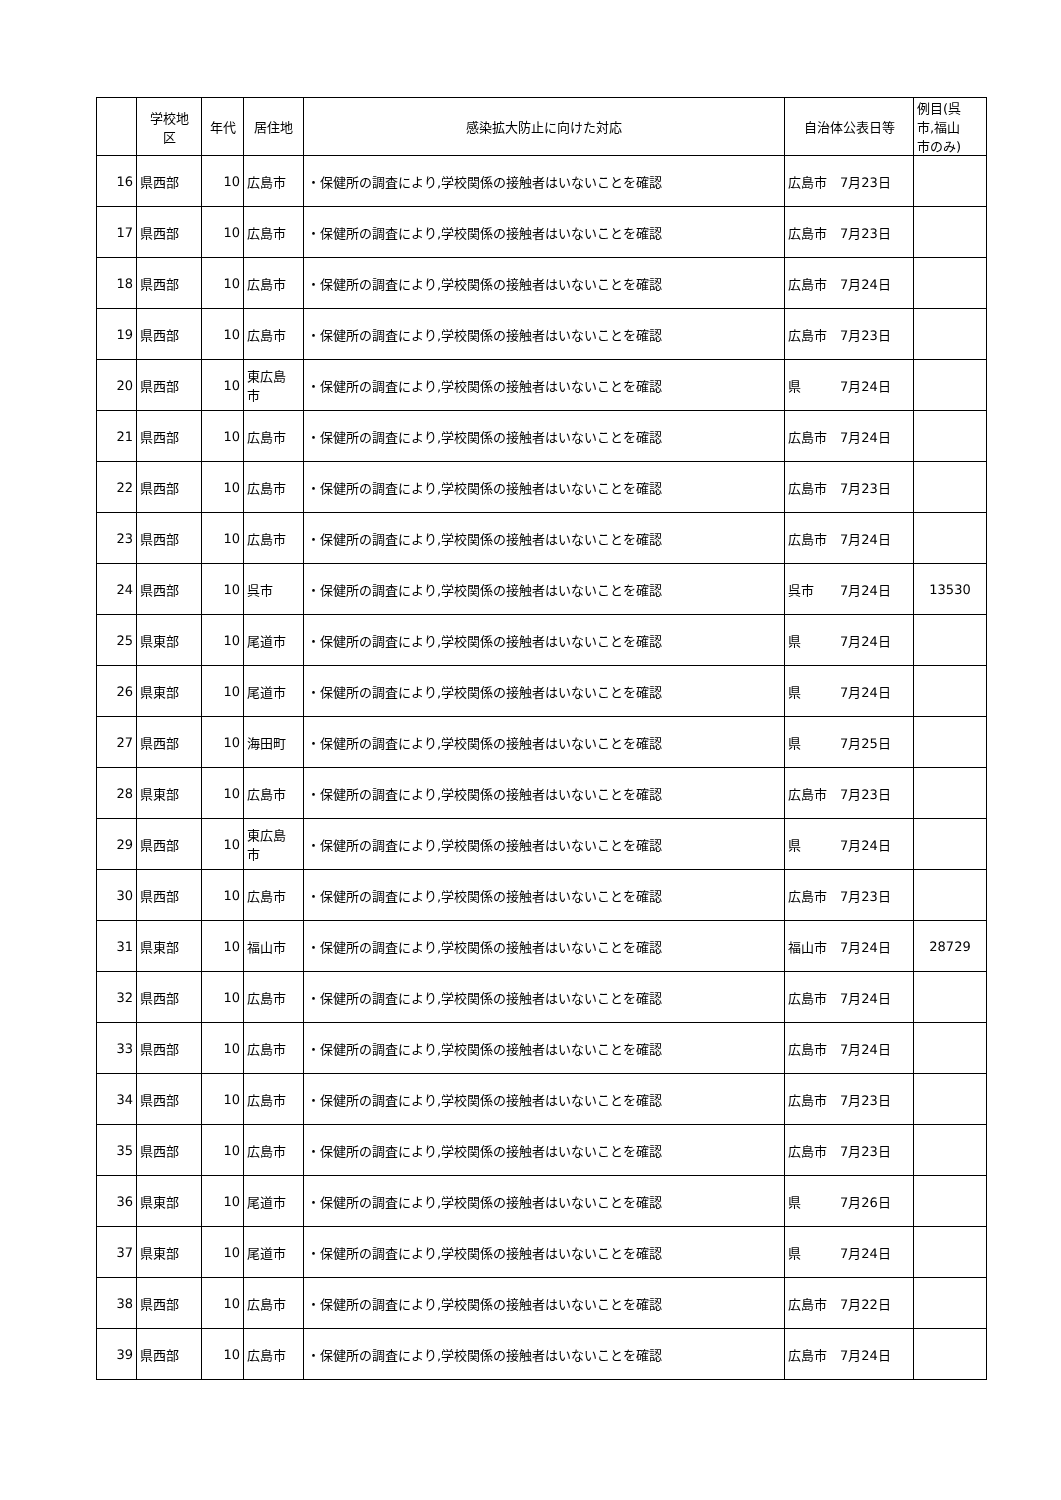| | 学校地 区 | 年代 | 居住地 | 感染拡大防止に向けた対応 | 自治体公表日等 | 例目(呉 市,福山 市のみ) |
| --- | --- | --- | --- | --- | --- | --- |
| 16 | 県西部 | 10 | 広島市 | ・保健所の調査により,学校関係の接触者はいないことを確認 | 広島市 7月23日 | |
| 17 | 県西部 | 10 | 広島市 | ・保健所の調査により,学校関係の接触者はいないことを確認 | 広島市 7月23日 | |
| 18 | 県西部 | 10 | 広島市 | ・保健所の調査により,学校関係の接触者はいないことを確認 | 広島市 7月24日 | |
| 19 | 県西部 | 10 | 広島市 | ・保健所の調査により,学校関係の接触者はいないことを確認 | 広島市 7月23日 | |
| 20 | 県西部 | 10 | 東広島 市 | ・保健所の調査により,学校関係の接触者はいないことを確認 | 県 7月24日 | |
| 21 | 県西部 | 10 | 広島市 | ・保健所の調査により,学校関係の接触者はいないことを確認 | 広島市 7月24日 | |
| 22 | 県西部 | 10 | 広島市 | ・保健所の調査により,学校関係の接触者はいないことを確認 | 広島市 7月23日 | |
| 23 | 県西部 | 10 | 広島市 | ・保健所の調査により,学校関係の接触者はいないことを確認 | 広島市 7月24日 | |
| 24 | 県西部 | 10 | 呉市 | ・保健所の調査により,学校関係の接触者はいないことを確認 | 呉市 7月24日 | 13530 |
| 25 | 県東部 | 10 | 尾道市 | ・保健所の調査により,学校関係の接触者はいないことを確認 | 県 7月24日 | |
| 26 | 県東部 | 10 | 尾道市 | ・保健所の調査により,学校関係の接触者はいないことを確認 | 県 7月24日 | |
| 27 | 県西部 | 10 | 海田町 | ・保健所の調査により,学校関係の接触者はいないことを確認 | 県 7月25日 | |
| 28 | 県東部 | 10 | 広島市 | ・保健所の調査により,学校関係の接触者はいないことを確認 | 広島市 7月23日 | |
| 29 | 県西部 | 10 | 東広島 市 | ・保健所の調査により,学校関係の接触者はいないことを確認 | 県 7月24日 | |
| 30 | 県西部 | 10 | 広島市 | ・保健所の調査により,学校関係の接触者はいないことを確認 | 広島市 7月23日 | |
| 31 | 県東部 | 10 | 福山市 | ・保健所の調査により,学校関係の接触者はいないことを確認 | 福山市 7月24日 | 28729 |
| 32 | 県西部 | 10 | 広島市 | ・保健所の調査により,学校関係の接触者はいないことを確認 | 広島市 7月24日 | |
| 33 | 県西部 | 10 | 広島市 | ・保健所の調査により,学校関係の接触者はいないことを確認 | 広島市 7月24日 | |
| 34 | 県西部 | 10 | 広島市 | ・保健所の調査により,学校関係の接触者はいないことを確認 | 広島市 7月23日 | |
| 35 | 県西部 | 10 | 広島市 | ・保健所の調査により,学校関係の接触者はいないことを確認 | 広島市 7月23日 | |
| 36 | 県東部 | 10 | 尾道市 | ・保健所の調査により,学校関係の接触者はいないことを確認 | 県 7月26日 | |
| 37 | 県東部 | 10 | 尾道市 | ・保健所の調査により,学校関係の接触者はいないことを確認 | 県 7月24日 | |
| 38 | 県西部 | 10 | 広島市 | ・保健所の調査により,学校関係の接触者はいないことを確認 | 広島市 7月22日 | |
| 39 | 県西部 | 10 | 広島市 | ・保健所の調査により,学校関係の接触者はいないことを確認 | 広島市 7月24日 | |